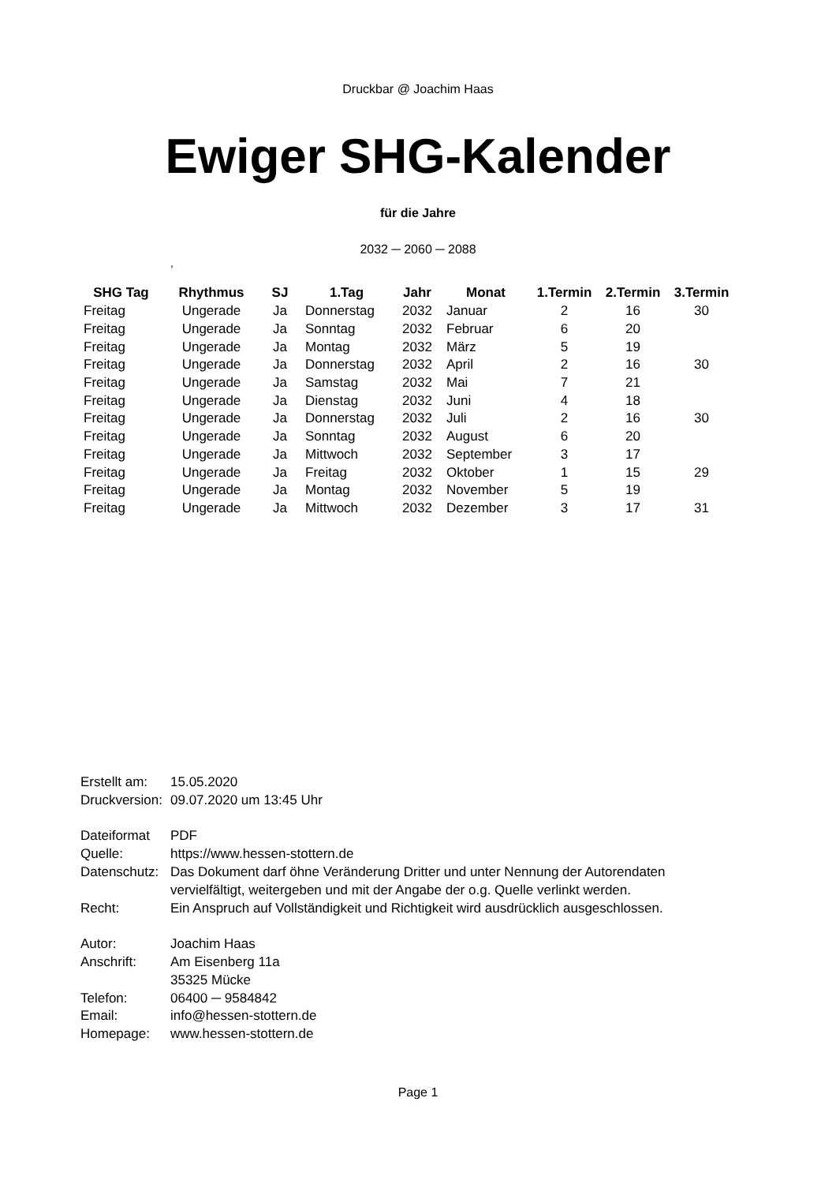Druckbar @ Joachim Haas
Ewiger SHG-Kalender
für die Jahre
2032 ─ 2060 ─ 2088
,
| SHG Tag | Rhythmus | SJ | 1.Tag | Jahr | Monat | 1.Termin | 2.Termin | 3.Termin |
| --- | --- | --- | --- | --- | --- | --- | --- | --- |
| Freitag | Ungerade | Ja | Donnerstag | 2032 | Januar | 2 | 16 | 30 |
| Freitag | Ungerade | Ja | Sonntag | 2032 | Februar | 6 | 20 | |
| Freitag | Ungerade | Ja | Montag | 2032 | März | 5 | 19 | |
| Freitag | Ungerade | Ja | Donnerstag | 2032 | April | 2 | 16 | 30 |
| Freitag | Ungerade | Ja | Samstag | 2032 | Mai | 7 | 21 | |
| Freitag | Ungerade | Ja | Dienstag | 2032 | Juni | 4 | 18 | |
| Freitag | Ungerade | Ja | Donnerstag | 2032 | Juli | 2 | 16 | 30 |
| Freitag | Ungerade | Ja | Sonntag | 2032 | August | 6 | 20 | |
| Freitag | Ungerade | Ja | Mittwoch | 2032 | September | 3 | 17 | |
| Freitag | Ungerade | Ja | Freitag | 2032 | Oktober | 1 | 15 | 29 |
| Freitag | Ungerade | Ja | Montag | 2032 | November | 5 | 19 | |
| Freitag | Ungerade | Ja | Mittwoch | 2032 | Dezember | 3 | 17 | 31 |
| Erstellt am: | 15.05.2020 |
| Druckversion: | 09.07.2020 um 13:45 Uhr |
| Dateiformat | PDF |
| Quelle: | https://www.hessen-stottern.de |
| Datenschutz: | Das Dokument darf öhne Veränderung Dritter und unter Nennung der Autorendaten vervielfältigt, weitergeben und mit der Angabe der o.g. Quelle verlinkt werden. |
| Recht: | Ein Anspruch auf Vollständigkeit und Richtigkeit wird ausdrücklich ausgeschlossen. |
| Autor: | Joachim Haas |
| Anschrift: | Am Eisenberg 11a 35325 Mücke |
| Telefon: | 06400 ─ 9584842 |
| Email: | info@hessen-stottern.de |
| Homepage: | www.hessen-stottern.de |
Page 1